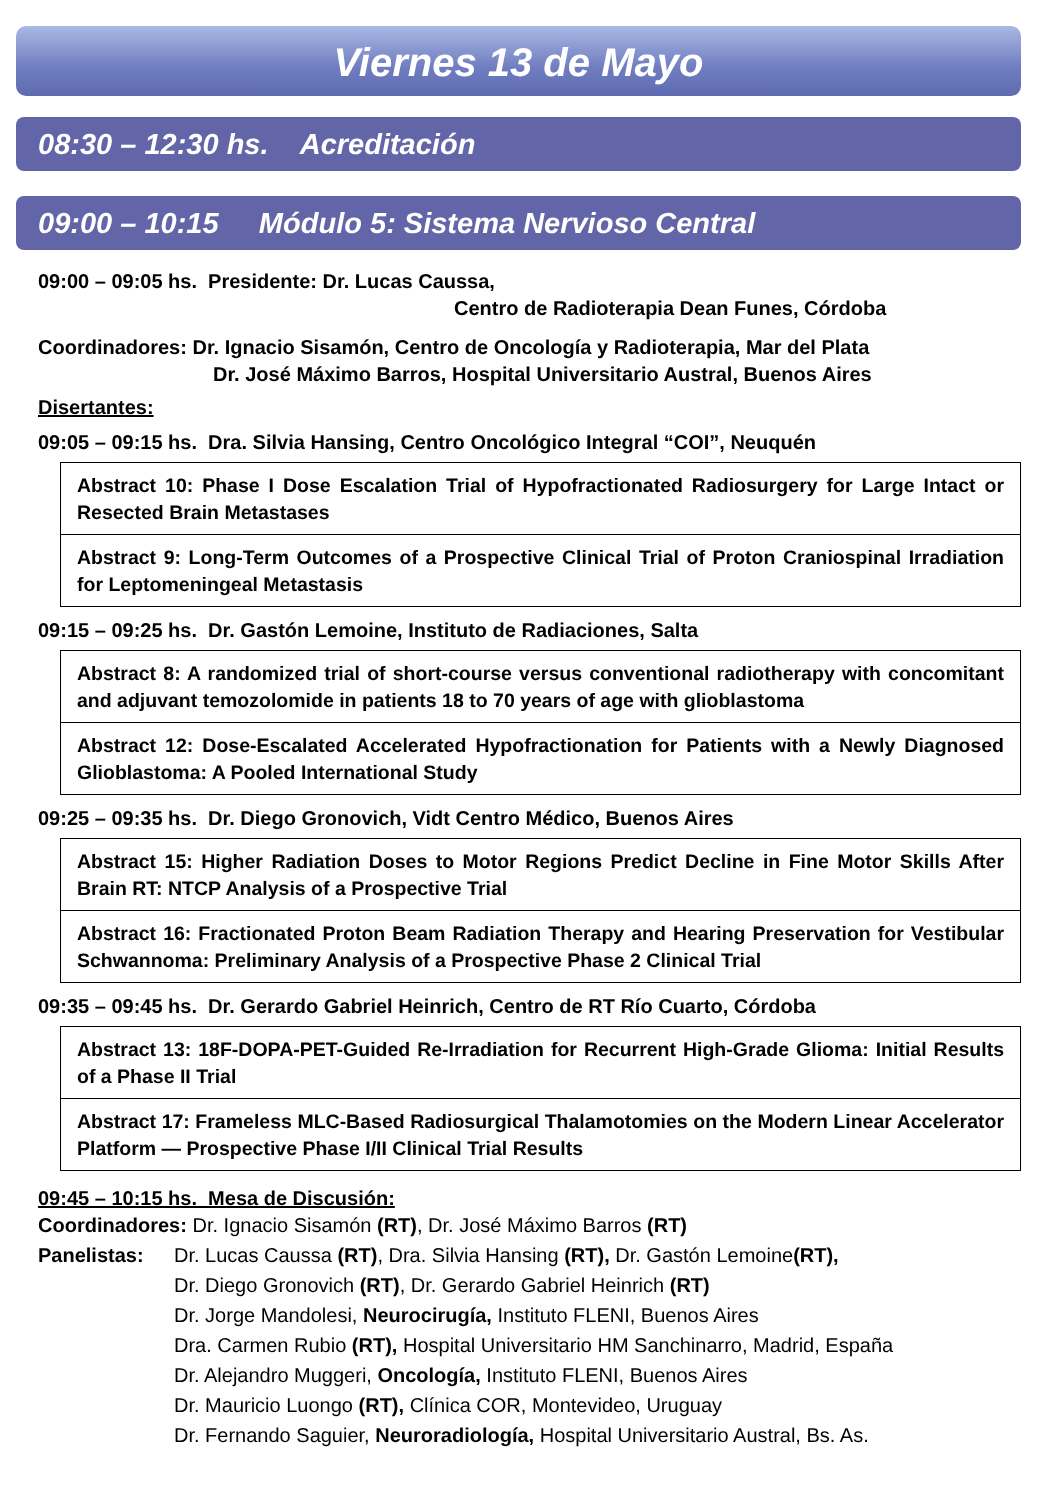Viernes 13 de Mayo
08:30 – 12:30 hs. Acreditación
09:00 – 10:15 Módulo 5: Sistema Nervioso Central
09:00 – 09:05 hs. Presidente: Dr. Lucas Caussa,
Centro de Radioterapia Dean Funes, Córdoba
Coordinadores: Dr. Ignacio Sisamón, Centro de Oncología y Radioterapia, Mar del Plata
Dr. José Máximo Barros, Hospital Universitario Austral, Buenos Aires
Disertantes:
09:05 – 09:15 hs. Dra. Silvia Hansing, Centro Oncológico Integral “COI”, Neuquén
Abstract 10: Phase I Dose Escalation Trial of Hypofractionated Radiosurgery for Large Intact or Resected Brain Metastases
Abstract 9: Long-Term Outcomes of a Prospective Clinical Trial of Proton Craniospinal Irradiation for Leptomeningeal Metastasis
09:15 – 09:25 hs. Dr. Gastón Lemoine, Instituto de Radiaciones, Salta
Abstract 8: A randomized trial of short-course versus conventional radiotherapy with concomitant and adjuvant temozolomide in patients 18 to 70 years of age with glioblastoma
Abstract 12: Dose-Escalated Accelerated Hypofractionation for Patients with a Newly Diagnosed Glioblastoma: A Pooled International Study
09:25 – 09:35 hs. Dr. Diego Gronovich, Vidt Centro Médico, Buenos Aires
Abstract 15: Higher Radiation Doses to Motor Regions Predict Decline in Fine Motor Skills After Brain RT: NTCP Analysis of a Prospective Trial
Abstract 16: Fractionated Proton Beam Radiation Therapy and Hearing Preservation for Vestibular Schwannoma: Preliminary Analysis of a Prospective Phase 2 Clinical Trial
09:35 – 09:45 hs. Dr. Gerardo Gabriel Heinrich, Centro de RT Río Cuarto, Córdoba
Abstract 13: 18F-DOPA-PET-Guided Re-Irradiation for Recurrent High-Grade Glioma: Initial Results of a Phase II Trial
Abstract 17: Frameless MLC-Based Radiosurgical Thalamotomies on the Modern Linear Accelerator Platform — Prospective Phase I/II Clinical Trial Results
09:45 – 10:15 hs. Mesa de Discusión:
Coordinadores: Dr. Ignacio Sisamón (RT), Dr. José Máximo Barros (RT)
Panelistas: Dr. Lucas Caussa (RT), Dra. Silvia Hansing (RT), Dr. Gastón Lemoine(RT),
Dr. Diego Gronovich (RT), Dr. Gerardo Gabriel Heinrich (RT)
Dr. Jorge Mandolesi, Neurocirugía, Instituto FLENI, Buenos Aires
Dra. Carmen Rubio (RT), Hospital Universitario HM Sanchinarro, Madrid, España
Dr. Alejandro Muggeri, Oncología, Instituto FLENI, Buenos Aires
Dr. Mauricio Luongo (RT), Clínica COR, Montevideo, Uruguay
Dr. Fernando Saguier, Neuroradiología, Hospital Universitario Austral, Bs. As.